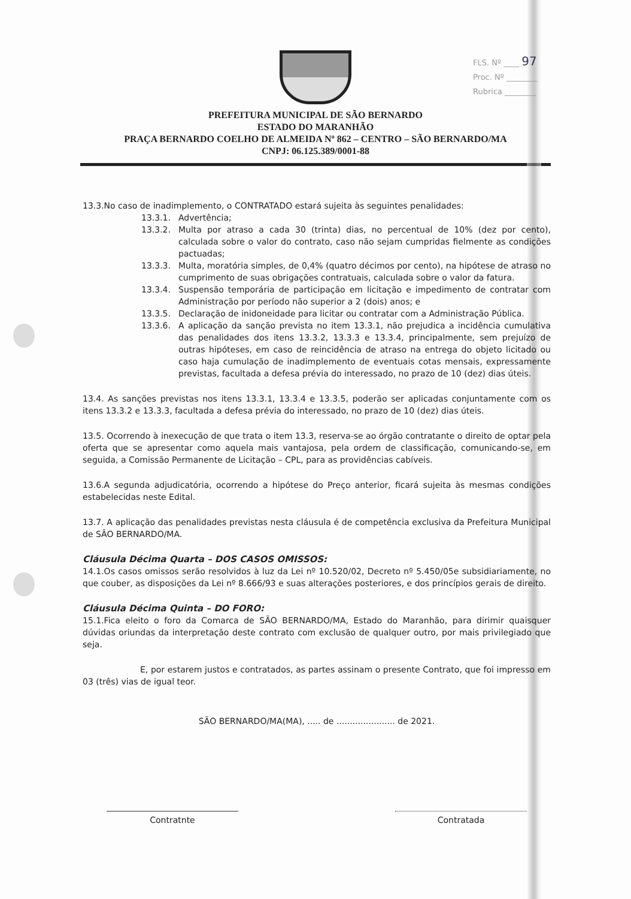FLS. Nº ____ 97
Proc. Nº ________
Rubrica ________
PREFEITURA MUNICIPAL DE SÃO BERNARDO
ESTADO DO MARANHÃO
PRAÇA BERNARDO COELHO DE ALMEIDA Nº 862 – CENTRO – SÃO BERNARDO/MA
CNPJ: 06.125.389/0001-88
13.3.No caso de inadimplemento, o CONTRATADO estará sujeita às seguintes penalidades:
13.3.1. Advertência;
13.3.2. Multa por atraso a cada 30 (trinta) dias, no percentual de 10% (dez por cento), calculada sobre o valor do contrato, caso não sejam cumpridas fielmente as condições pactuadas;
13.3.3. Multa, moratória simples, de 0,4% (quatro décimos por cento), na hipótese de atraso no cumprimento de suas obrigações contratuais, calculada sobre o valor da fatura.
13.3.4. Suspensão temporária de participação em licitação e impedimento de contratar com Administração por período não superior a 2 (dois) anos; e
13.3.5. Declaração de inidoneidade para licitar ou contratar com a Administração Pública.
13.3.6. A aplicação da sanção prevista no item 13.3.1, não prejudica a incidência cumulativa das penalidades dos itens 13.3.2, 13.3.3 e 13.3.4, principalmente, sem prejuízo de outras hipóteses, em caso de reincidência de atraso na entrega do objeto licitado ou caso haja cumulação de inadimplemento de eventuais cotas mensais, expressamente previstas, facultada a defesa prévia do interessado, no prazo de 10 (dez) dias úteis.
13.4. As sanções previstas nos itens 13.3.1, 13.3.4 e 13.3.5, poderão ser aplicadas conjuntamente com os itens 13.3.2 e 13.3.3, facultada a defesa prévia do interessado, no prazo de 10 (dez) dias úteis.
13.5. Ocorrendo à inexecução de que trata o item 13.3, reserva-se ao órgão contratante o direito de optar pela oferta que se apresentar como aquela mais vantajosa, pela ordem de classificação, comunicando-se, em seguida, a Comissão Permanente de Licitação – CPL, para as providências cabíveis.
13.6.A segunda adjudicatória, ocorrendo a hipótese do Preço anterior, ficará sujeita às mesmas condições estabelecidas neste Edital.
13.7. A aplicação das penalidades previstas nesta cláusula é de competência exclusiva da Prefeitura Municipal de SÃO BERNARDO/MA.
Cláusula Décima Quarta – DOS CASOS OMISSOS:
14.1.Os casos omissos serão resolvidos à luz da Lei nº 10.520/02, Decreto nº 5.450/05e subsidiariamente, no que couber, as disposições da Lei nº 8.666/93 e suas alterações posteriores, e dos princípios gerais de direito.
Cláusula Décima Quinta – DO FORO:
15.1.Fica eleito o foro da Comarca de SÃO BERNARDO/MA, Estado do Maranhão, para dirimir quaisquer dúvidas oriundas da interpretação deste contrato com exclusão de qualquer outro, por mais privilegiado que seja.
E, por estarem justos e contratados, as partes assinam o presente Contrato, que foi impresso em 03 (três) vias de igual teor.
SÃO BERNARDO/MA(MA), ..... de ...................... de 2021.
Contratnte Contratada